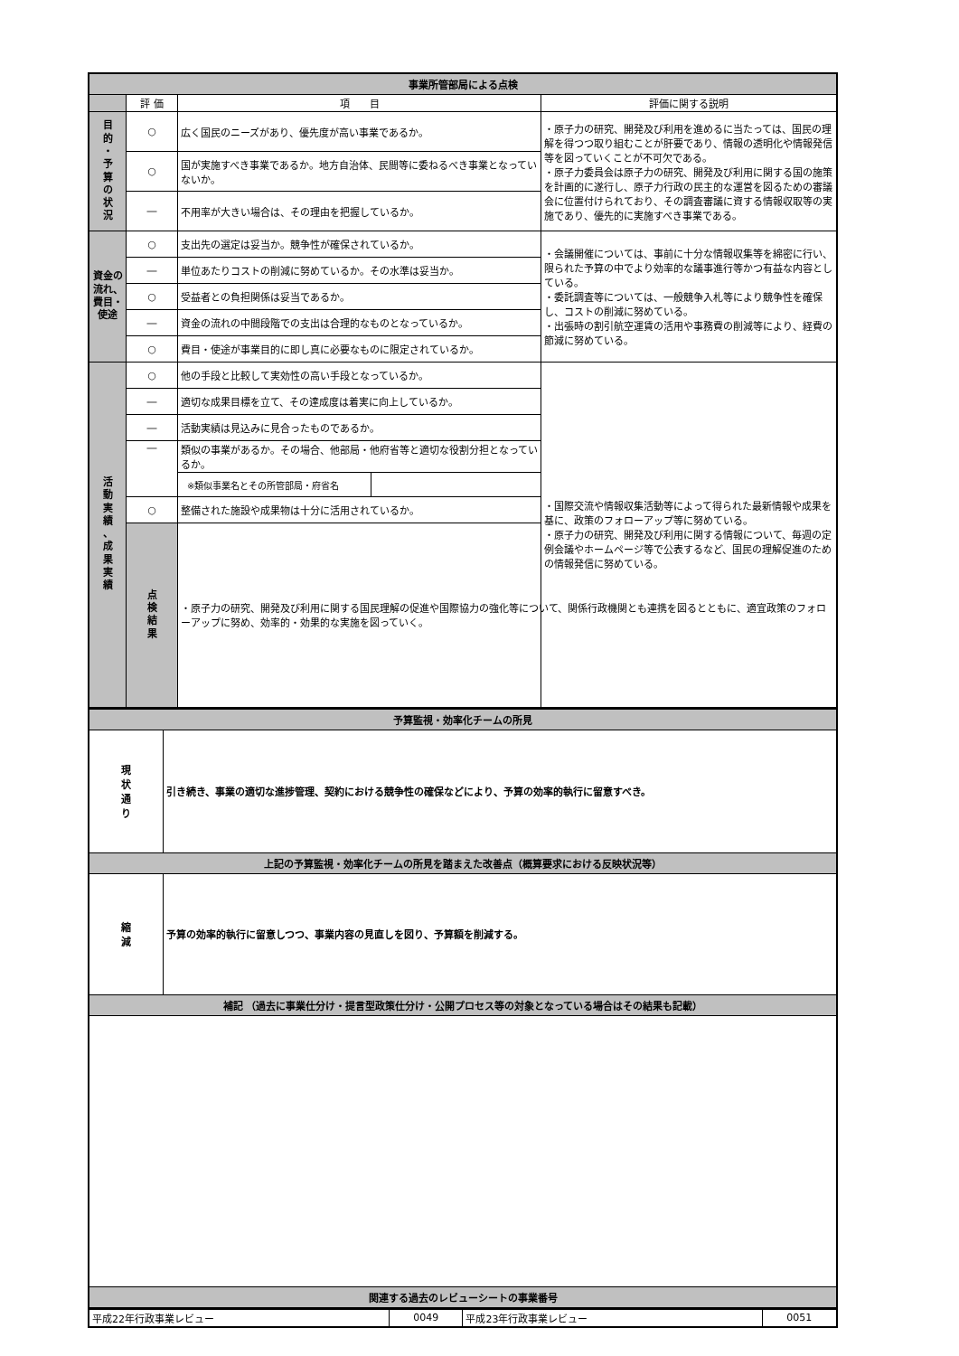| 事業所管部局による点検 | | | | |
| | 評 価 | 項 目 | | 評価に関する説明 |
| 目 的 ・ 予 算 の 状 況 | ○ | 広く国民のニーズがあり、優先度が高い事業であるか。 | | ・原子力の研究、開発及び利用を進めるに当たっては、国民の理解を得つつ取り組むことが肝要であり、情報の透明化や情報発信等を図っていくことが不可欠である。 ・原子力委員会は原子力の研究、開発及び利用に関する国の施策を計画的に遂行し、原子力行政の民主的な運営を図るための審議会に位置付けられており、その調査審議に資する情報収取等の実施であり、優先的に実施すべき事業である。 |
| | ○ | 国が実施すべき事業であるか。地方自治体、民間等に委ねるべき事業となっていないか。 | | |
| | ― | 不用率が大きい場合は、その理由を把握しているか。 | | |
| 資金の流れ、費目・使途 | ○ | 支出先の選定は妥当か。競争性が確保されているか。 | | ・会議開催については、事前に十分な情報収集等を綿密に行い、限られた予算の中でより効率的な議事進行等かつ有益な内容としている。 ・委託調査等については、一般競争入札等により競争性を確保し、コストの削減に努めている。 ・出張時の割引航空運賃の活用や事務費の削減等により、経費の節減に努めている。 |
| | ― | 単位あたりコストの削減に努めているか。その水準は妥当か。 | | |
| | ○ | 受益者との負担関係は妥当であるか。 | | |
| | ― | 資金の流れの中間段階での支出は合理的なものとなっているか。 | | |
| | ○ | 費目・使途が事業目的に即し真に必要なものに限定されているか。 | | |
| 活 動 実 績 、 成 果 実 績 | ○ | 他の手段と比較して実効性の高い手段となっているか。 | | ・国際交流や情報収集活動等によって得られた最新情報や成果を基に、政策のフォローアップ等に努めている。 ・原子力の研究、開発及び利用に関する情報について、毎週の定例会議やホームページ等で公表するなど、国民の理解促進のための情報発信に努めている。 |
| | ― | 適切な成果目標を立て、その達成度は着実に向上しているか。 | | |
| | ― | 活動実績は見込みに見合ったものであるか。 | | |
| | ― | 類似の事業があるか。その場合、他部局・他府省等と適切な役割分担となっているか。 | | |
| | | ※類似事業名とその所管部局・府省名 | | |
| | ○ | 整備された施設や成果物は十分に活用されているか。 | | |
| | 点 検 結 果 | ・原子力の研究、開発及び利用に関する国民理解の促進や国際協力の強化等について、関係行政機関とも連携を図るとともに、適宜政策のフォローアップに努め、効率的・効果的な実施を図っていく。 | | |
| 予算監視・効率化チームの所見 | |
| 現 状 通 り | 引き続き、事業の適切な進捗管理、契約における競争性の確保などにより、予算の効率的執行に留意すべき。 |
| 上記の予算監視・効率化チームの所見を踏まえた改善点（概算要求における反映状況等） | |
| 縮 減 | 予算の効率的執行に留意しつつ、事業内容の見直しを図り、予算額を削減する。 |
| 補記 （過去に事業仕分け・提言型政策仕分け・公開プロセス等の対象となっている場合はその結果も記載） | |
| 関連する過去のレビューシートの事業番号 | |
| 平成22年行政事業レビュー | 0049 | 平成23年行政事業レビュー | 0051 |